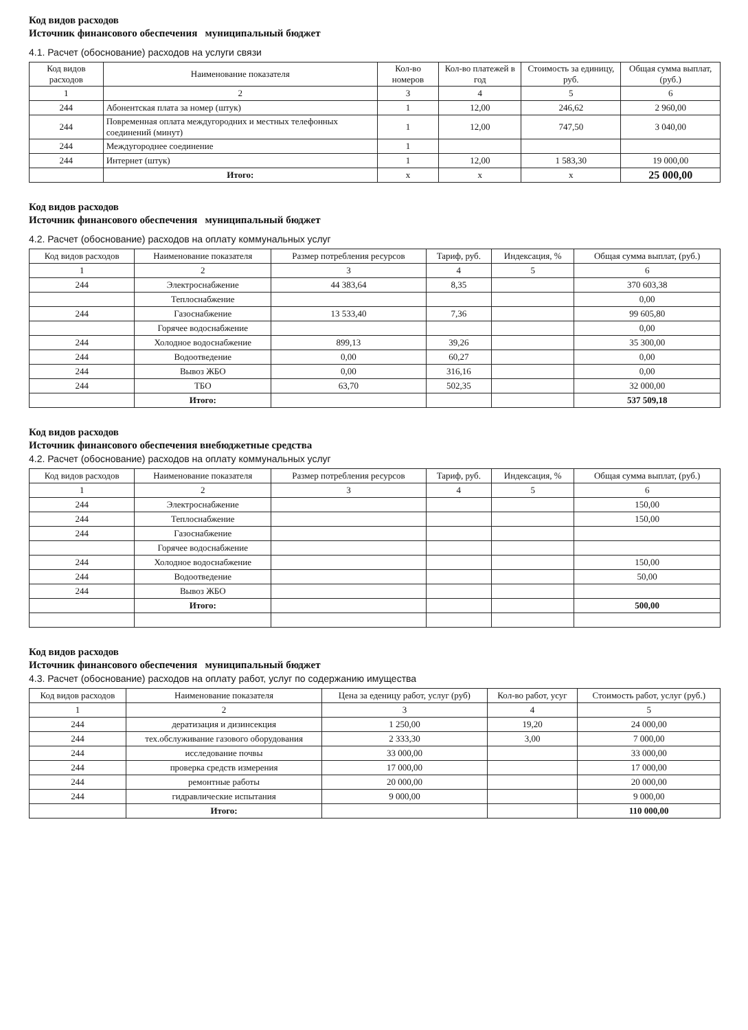Код видов расходов
Источник финансового обеспечения муниципальный бюджет
4.1. Расчет (обоснование) расходов на услуги связи
| Код видов расходов | Наименование показателя | Кол-во номеров | Кол-во платежей в год | Стоимость за единицу, руб. | Общая сумма выплат, (руб.) |
| --- | --- | --- | --- | --- | --- |
| 1 | 2 | 3 | 4 | 5 | 6 |
| 244 | Абонентская плата за номер (штук) | 1 | 12,00 | 246,62 | 2 960,00 |
| 244 | Повременная оплата междугородних и местных телефонных соединений (минут) | 1 | 12,00 | 747,50 | 3 040,00 |
| 244 | Междугороднее соединение | 1 | | | |
| 244 | Интернет (штук) | 1 | 12,00 | 1 583,30 | 19 000,00 |
| | Итого: | х | х | х | 25 000,00 |
Код видов расходов
Источник финансового обеспечения муниципальный бюджет
4.2. Расчет (обоснование) расходов на оплату коммунальных услуг
| Код видов расходов | Наименование показателя | Размер потребления ресурсов | Тариф, руб. | Индексация, % | Общая сумма выплат, (руб.) |
| --- | --- | --- | --- | --- | --- |
| 1 | 2 | 3 | 4 | 5 | 6 |
| 244 | Электроснабжение | 44 383,64 | 8,35 | | 370 603,38 |
| | Теплоснабжение | | | | 0,00 |
| 244 | Газоснабжение | 13 533,40 | 7,36 | | 99 605,80 |
| | Горячее водоснабжение | | | | 0,00 |
| 244 | Холодное водоснабжение | 899,13 | 39,26 | | 35 300,00 |
| 244 | Водоотведение | 0,00 | 60,27 | | 0,00 |
| 244 | Вывоз ЖБО | 0,00 | 316,16 | | 0,00 |
| 244 | ТБО | 63,70 | 502,35 | | 32 000,00 |
| | Итого: | | | | 537 509,18 |
Код видов расходов
Источник финансового обеспечения внебюджетные средства
4.2. Расчет (обоснование) расходов на оплату коммунальных услуг
| Код видов расходов | Наименование показателя | Размер потребления ресурсов | Тариф, руб. | Индексация, % | Общая сумма выплат, (руб.) |
| --- | --- | --- | --- | --- | --- |
| 1 | 2 | 3 | 4 | 5 | 6 |
| 244 | Электроснабжение | | | | 150,00 |
| 244 | Теплоснабжение | | | | 150,00 |
| 244 | Газоснабжение | | | | |
| | Горячее водоснабжение | | | | |
| 244 | Холодное водоснабжение | | | | 150,00 |
| 244 | Водоотведение | | | | 50,00 |
| 244 | Вывоз ЖБО | | | | |
| | Итого: | | | | 500,00 |
Код видов расходов
Источник финансового обеспечения муниципальный бюджет
4.3. Расчет (обоснование) расходов на оплату работ, услуг по содержанию имущества
| Код видов расходов | Наименование показателя | Цена за еденицу работ, услуг (руб) | Кол-во работ, усуг | Стоимость работ, услуг (руб.) |
| --- | --- | --- | --- | --- |
| 1 | 2 | 3 | 4 | 5 |
| 244 | дератизация и дизинсекция | 1 250,00 | 19,20 | 24 000,00 |
| 244 | тех.обслуживание газового оборудования | 2 333,30 | 3,00 | 7 000,00 |
| 244 | исследование почвы | 33 000,00 | | 33 000,00 |
| 244 | проверка средств измерения | 17 000,00 | | 17 000,00 |
| 244 | ремонтные работы | 20 000,00 | | 20 000,00 |
| 244 | гидравлические испытания | 9 000,00 | | 9 000,00 |
| | Итого: | | | 110 000,00 |